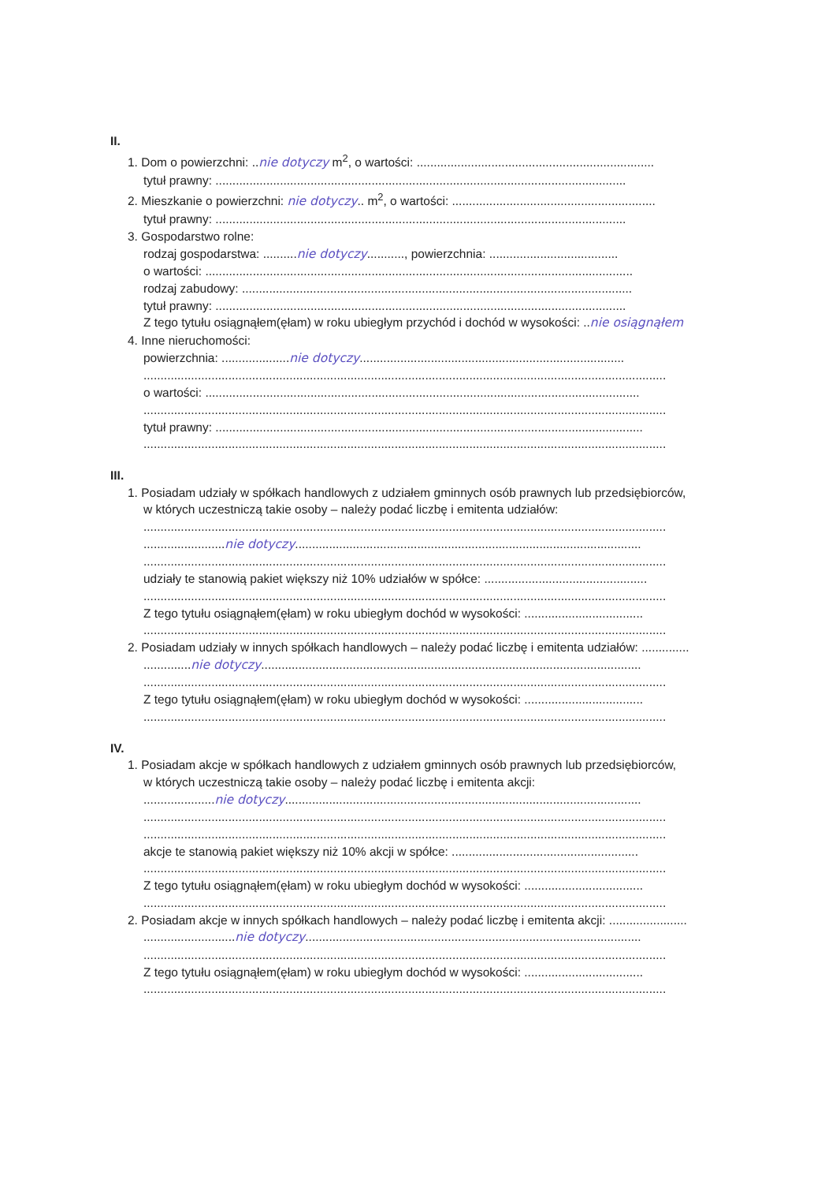II.
1. Dom o powierzchni: ..nie dotyczy m<sup>2</sup>, o wartości: ......................................................................
tytuł prawny: .........................................................................................................................
2. Mieszkanie o powierzchni: nie dotyczy.. m<sup>2</sup>, o wartości: ............................................................
tytuł prawny: .........................................................................................................................
3. Gospodarstwo rolne:
rodzaj gospodarstwa: ..........nie dotyczy..........., powierzchnia: ......................................
o wartości: ..............................................................................................................................
rodzaj zabudowy: ...................................................................................................................
tytuł prawny: .........................................................................................................................
Z tego tytułu osiągnąłem(ęłam) w roku ubiegłym przychód i dochód w wysokości: ..nie osiągnąłem
4. Inne nieruchomości:
powierzchnia: ....................nie dotyczy..............................................................................
..........................................................................................................................................................
o wartości: ................................................................................................................................
..........................................................................................................................................................
tytuł prawny: ..............................................................................................................................
..........................................................................................................................................................
III.
1. Posiadam udziały w spółkach handlowych z udziałem gminnych osób prawnych lub przedsiębiorców,
w których uczestniczą takie osoby – należy podać liczbę i emitenta udziałów:
..........................................................................................................................................................
........................nie dotyczy......................................................................................................
..........................................................................................................................................................
udziały te stanowią pakiet większy niż 10% udziałów w spółce: ................................................
..........................................................................................................................................................
Z tego tytułu osiągnąłem(ęłam) w roku ubiegłym dochód w wysokości: ...................................
..........................................................................................................................................................
2. Posiadam udziały w innych spółkach handlowych – należy podać liczbę i emitenta udziałów: ..............
..............nie dotyczy................................................................................................................
..........................................................................................................................................................
Z tego tytułu osiągnąłem(ęłam) w roku ubiegłym dochód w wysokości: ...................................
..........................................................................................................................................................
IV.
1. Posiadam akcje w spółkach handlowych z udziałem gminnych osób prawnych lub przedsiębiorców,
w których uczestniczą takie osoby – należy podać liczbę i emitenta akcji:
.....................nie dotyczy.........................................................................................................
..........................................................................................................................................................
..........................................................................................................................................................
akcje te stanowią pakiet większy niż 10% akcji w spółce: .......................................................
..........................................................................................................................................................
Z tego tytułu osiągnąłem(ęłam) w roku ubiegłym dochód w wysokości: ...................................
..........................................................................................................................................................
2. Posiadam akcje w innych spółkach handlowych – należy podać liczbę i emitenta akcji: .......................
...........................nie dotyczy...................................................................................................
..........................................................................................................................................................
Z tego tytułu osiągnąłem(ęłam) w roku ubiegłym dochód w wysokości: ...................................
..........................................................................................................................................................